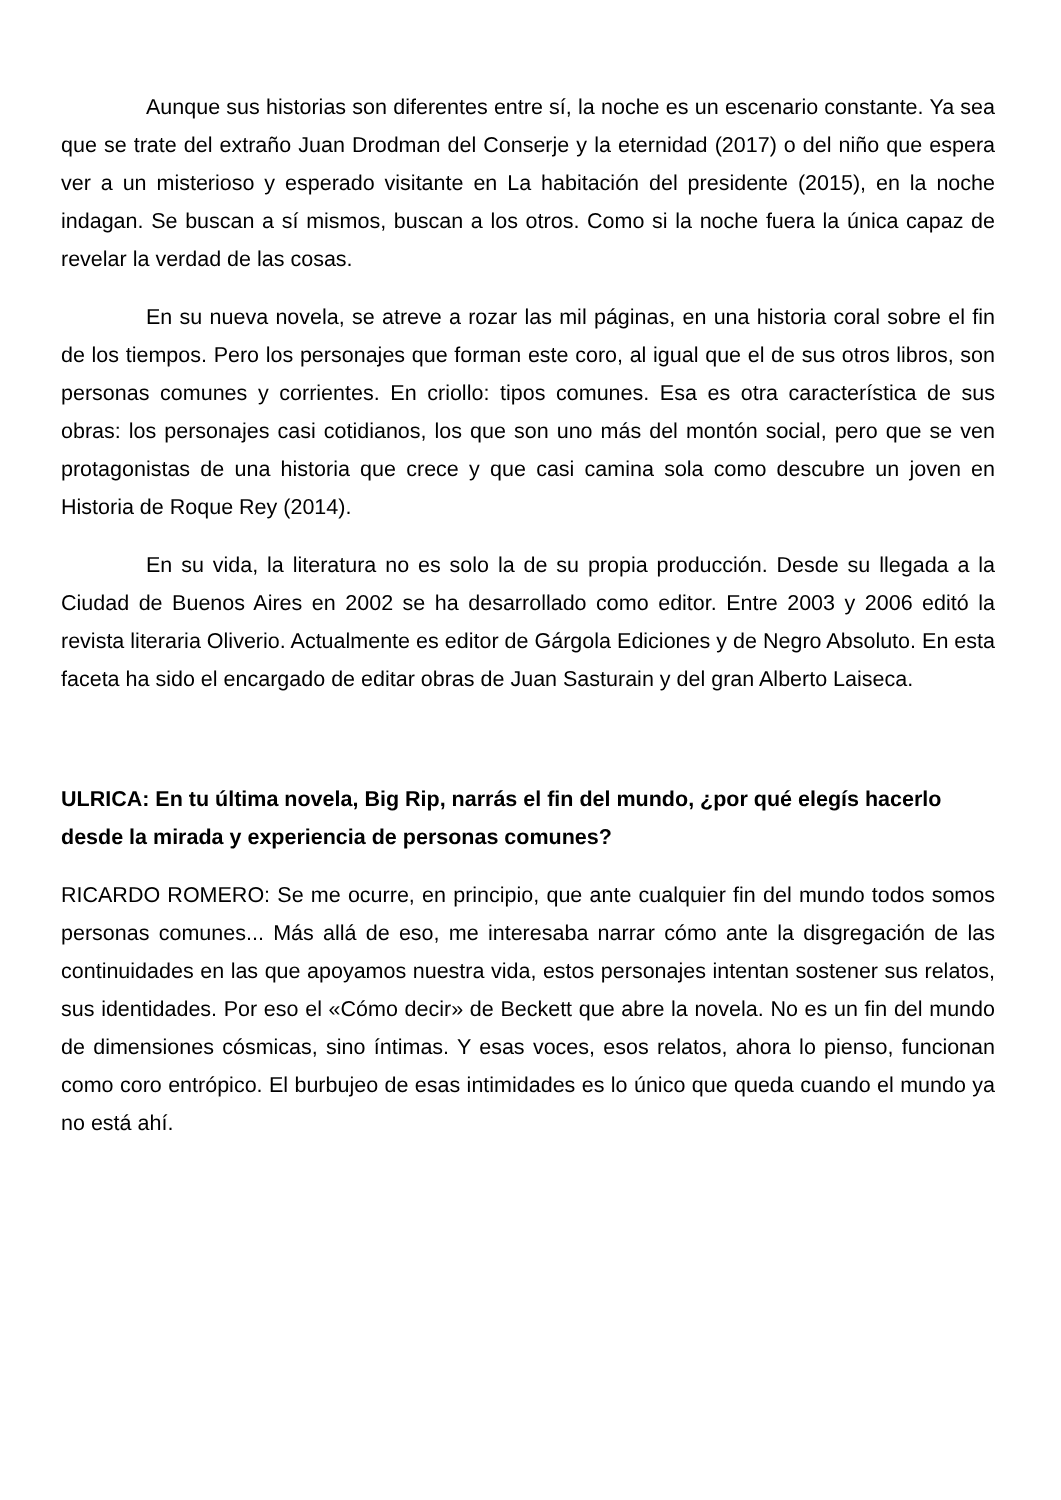Aunque sus historias son diferentes entre sí, la noche es un escenario constante. Ya sea que se trate del extraño Juan Drodman del Conserje y la eternidad (2017) o del niño que espera ver a un misterioso y esperado visitante en La habitación del presidente (2015), en la noche indagan. Se buscan a sí mismos, buscan a los otros. Como si la noche fuera la única capaz de revelar la verdad de las cosas.
En su nueva novela, se atreve a rozar las mil páginas, en una historia coral sobre el fin de los tiempos. Pero los personajes que forman este coro, al igual que el de sus otros libros, son personas comunes y corrientes. En criollo: tipos comunes. Esa es otra característica de sus obras: los personajes casi cotidianos, los que son uno más del montón social, pero que se ven protagonistas de una historia que crece y que casi camina sola como descubre un joven en Historia de Roque Rey (2014).
En su vida, la literatura no es solo la de su propia producción. Desde su llegada a la Ciudad de Buenos Aires en 2002 se ha desarrollado como editor. Entre 2003 y 2006 editó la revista literaria Oliverio. Actualmente es editor de Gárgola Ediciones y de Negro Absoluto. En esta faceta ha sido el encargado de editar obras de Juan Sasturain y del gran Alberto Laiseca.
ULRICA: En tu última novela, Big Rip, narrás el fin del mundo, ¿por qué elegís hacerlo desde la mirada y experiencia de personas comunes?
RICARDO ROMERO: Se me ocurre, en principio, que ante cualquier fin del mundo todos somos personas comunes... Más allá de eso, me interesaba narrar cómo ante la disgregación de las continuidades en las que apoyamos nuestra vida, estos personajes intentan sostener sus relatos, sus identidades. Por eso el «Cómo decir» de Beckett que abre la novela. No es un fin del mundo de dimensiones cósmicas, sino íntimas. Y esas voces, esos relatos, ahora lo pienso, funcionan como coro entrópico. El burbujeo de esas intimidades es lo único que queda cuando el mundo ya no está ahí.